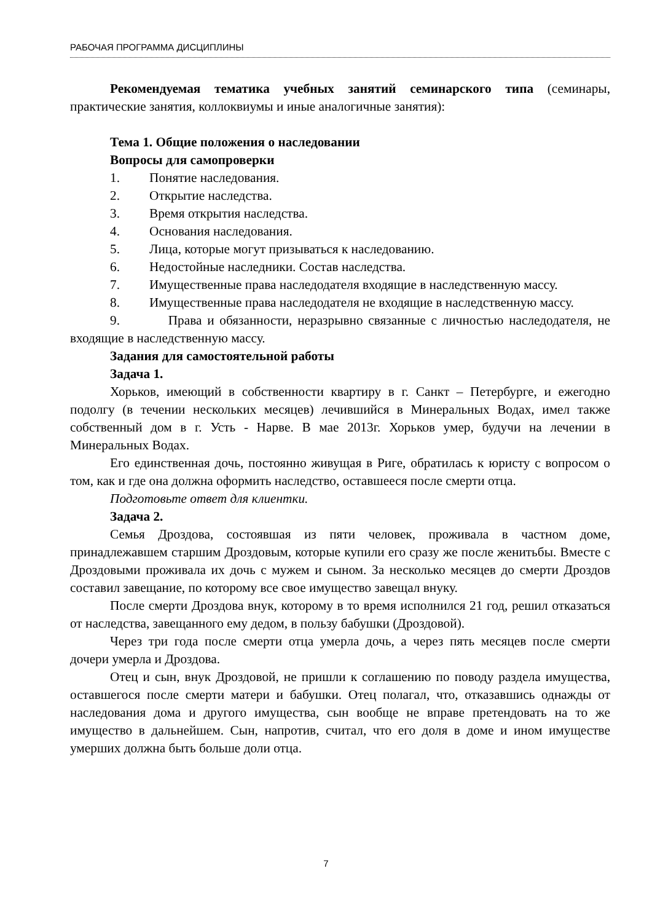РАБОЧАЯ ПРОГРАММА ДИСЦИПЛИНЫ
Рекомендуемая тематика учебных занятий семинарского типа (семинары, практические занятия, коллоквиумы и иные аналогичные занятия):
Тема 1. Общие положения о наследовании
Вопросы для самопроверки
1. Понятие наследования.
2. Открытие наследства.
3. Время открытия наследства.
4. Основания наследования.
5. Лица, которые могут призываться к наследованию.
6. Недостойные наследники. Состав наследства.
7. Имущественные права наследодателя входящие в наследственную массу.
8. Имущественные права наследодателя не входящие в наследственную массу.
9. Права и обязанности, неразрывно связанные с личностью наследодателя, не входящие в наследственную массу.
Задания для самостоятельной работы
Задача 1.
Хорьков, имеющий в собственности квартиру в г. Санкт – Петербурге, и ежегодно подолгу (в течении нескольких месяцев) лечившийся в Минеральных Водах, имел также собственный дом в г. Усть - Нарве. В мае 2013г. Хорьков умер, будучи на лечении в Минеральных Водах.
Его единственная дочь, постоянно живущая в Риге, обратилась к юристу с вопросом о том, как и где она должна оформить наследство, оставшееся после смерти отца.
Подготовьте ответ для клиентки.
Задача 2.
Семья Дроздова, состоявшая из пяти человек, проживала в частном доме, принадлежавшем старшим Дроздовым, которые купили его сразу же после женитьбы. Вместе с Дроздовыми проживала их дочь с мужем и сыном. За несколько месяцев до смерти Дроздов составил завещание, по которому все свое имущество завещал внуку.
После смерти Дроздова внук, которому в то время исполнился 21 год, решил отказаться от наследства, завещанного ему дедом, в пользу бабушки (Дроздовой).
Через три года после смерти отца умерла дочь, а через пять месяцев после смерти дочери умерла и Дроздова.
Отец и сын, внук Дроздовой, не пришли к соглашению по поводу раздела имущества, оставшегося после смерти матери и бабушки. Отец полагал, что, отказавшись однажды от наследования дома и другого имущества, сын вообще не вправе претендовать на то же имущество в дальнейшем. Сын, напротив, считал, что его доля в доме и ином имуществе умерших должна быть больше доли отца.
7